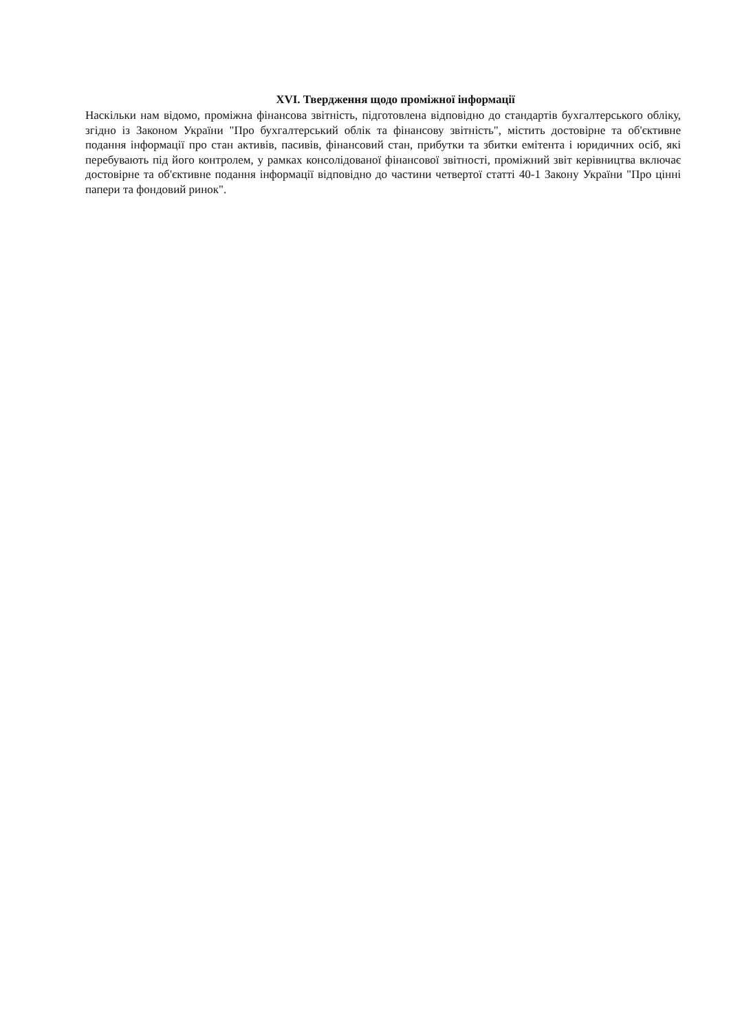XVI. Твердження щодо проміжної інформації
Наскільки нам відомо, проміжна фінансова звітність, підготовлена відповідно до стандартів бухгалтерського обліку, згідно із Законом України "Про бухгалтерський облік та фінансову звітність", містить достовірне та об'єктивне подання інформації про стан активів, пасивів, фінансовий стан, прибутки та збитки емітента і юридичних осіб, які перебувають під його контролем, у рамках консолідованої фінансової звітності, проміжний звіт керівництва включає достовірне та об'єктивне подання інформації відповідно до частини четвертої статті 40-1 Закону України "Про цінні папери та фондовий ринок".